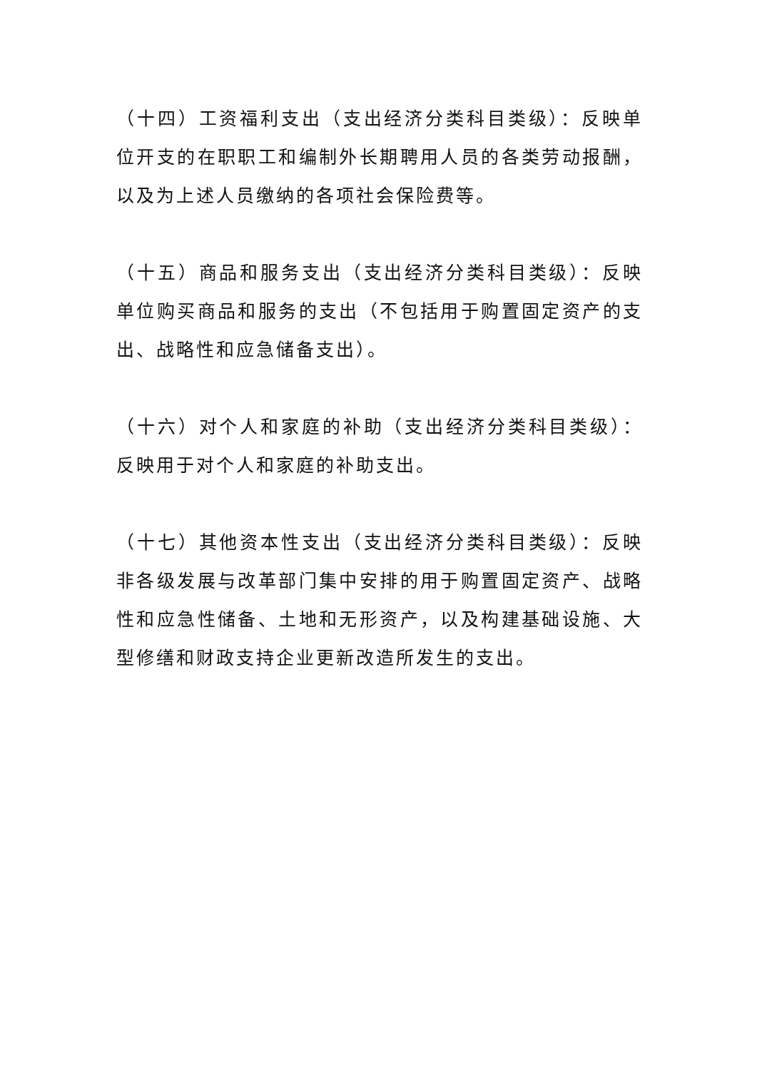（十四）工资福利支出（支出经济分类科目类级）：反映单位开支的在职职工和编制外长期聘用人员的各类劳动报酬，以及为上述人员缴纳的各项社会保险费等。
（十五）商品和服务支出（支出经济分类科目类级）：反映单位购买商品和服务的支出（不包括用于购置固定资产的支出、战略性和应急储备支出）。
（十六）对个人和家庭的补助（支出经济分类科目类级）：反映用于对个人和家庭的补助支出。
（十七）其他资本性支出（支出经济分类科目类级）：反映非各级发展与改革部门集中安排的用于购置固定资产、战略性和应急性储备、土地和无形资产，以及构建基础设施、大型修缮和财政支持企业更新改造所发生的支出。